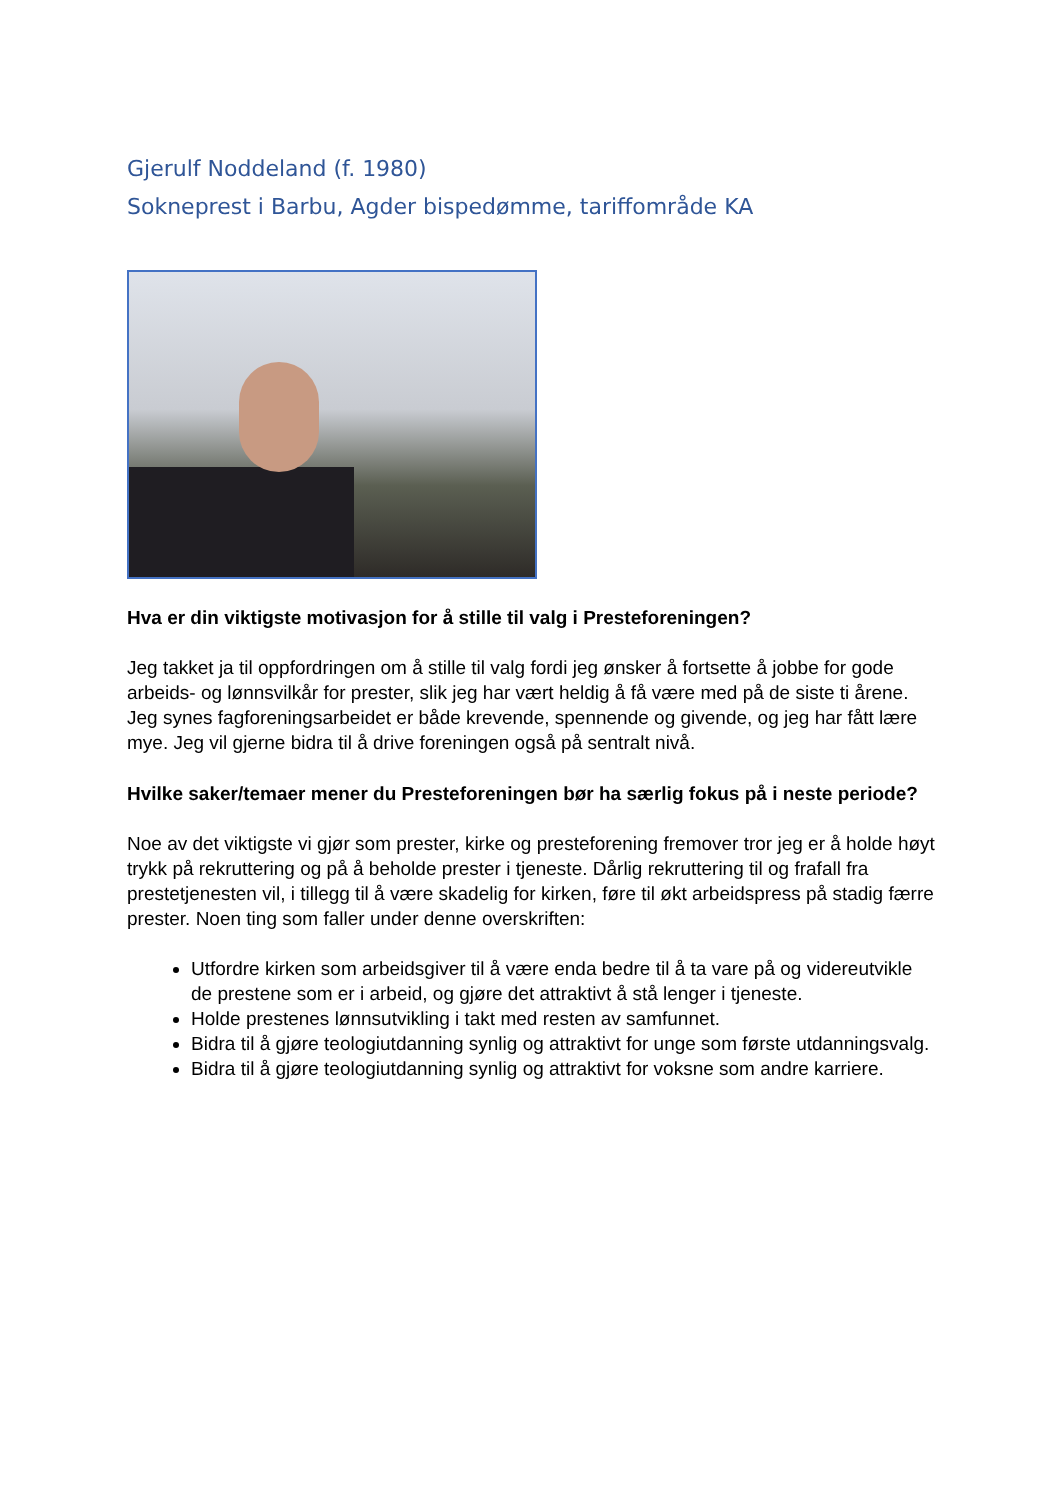Gjerulf Noddeland (f. 1980)
Sokneprest i Barbu, Agder bispedømme, tariffområde KA
Hva er din viktigste motivasjon for å stille til valg i Presteforeningen?
Jeg takket ja til oppfordringen om å stille til valg fordi jeg ønsker å fortsette å jobbe for gode arbeids- og lønnsvilkår for prester, slik jeg har vært heldig å få være med på de siste ti årene. Jeg synes fagforeningsarbeidet er både krevende, spennende og givende, og jeg har fått lære mye. Jeg vil gjerne bidra til å drive foreningen også på sentralt nivå.
Hvilke saker/temaer mener du Presteforeningen bør ha særlig fokus på i neste periode?
Noe av det viktigste vi gjør som prester, kirke og presteforening fremover tror jeg er å holde høyt trykk på rekruttering og på å beholde prester i tjeneste. Dårlig rekruttering til og frafall fra prestetjenesten vil, i tillegg til å være skadelig for kirken, føre til økt arbeidspress på stadig færre prester. Noen ting som faller under denne overskriften:
Utfordre kirken som arbeidsgiver til å være enda bedre til å ta vare på og videreutvikle de prestene som er i arbeid, og gjøre det attraktivt å stå lenger i tjeneste.
Holde prestenes lønnsutvikling i takt med resten av samfunnet.
Bidra til å gjøre teologiutdanning synlig og attraktivt for unge som første utdanningsvalg.
Bidra til å gjøre teologiutdanning synlig og attraktivt for voksne som andre karriere.